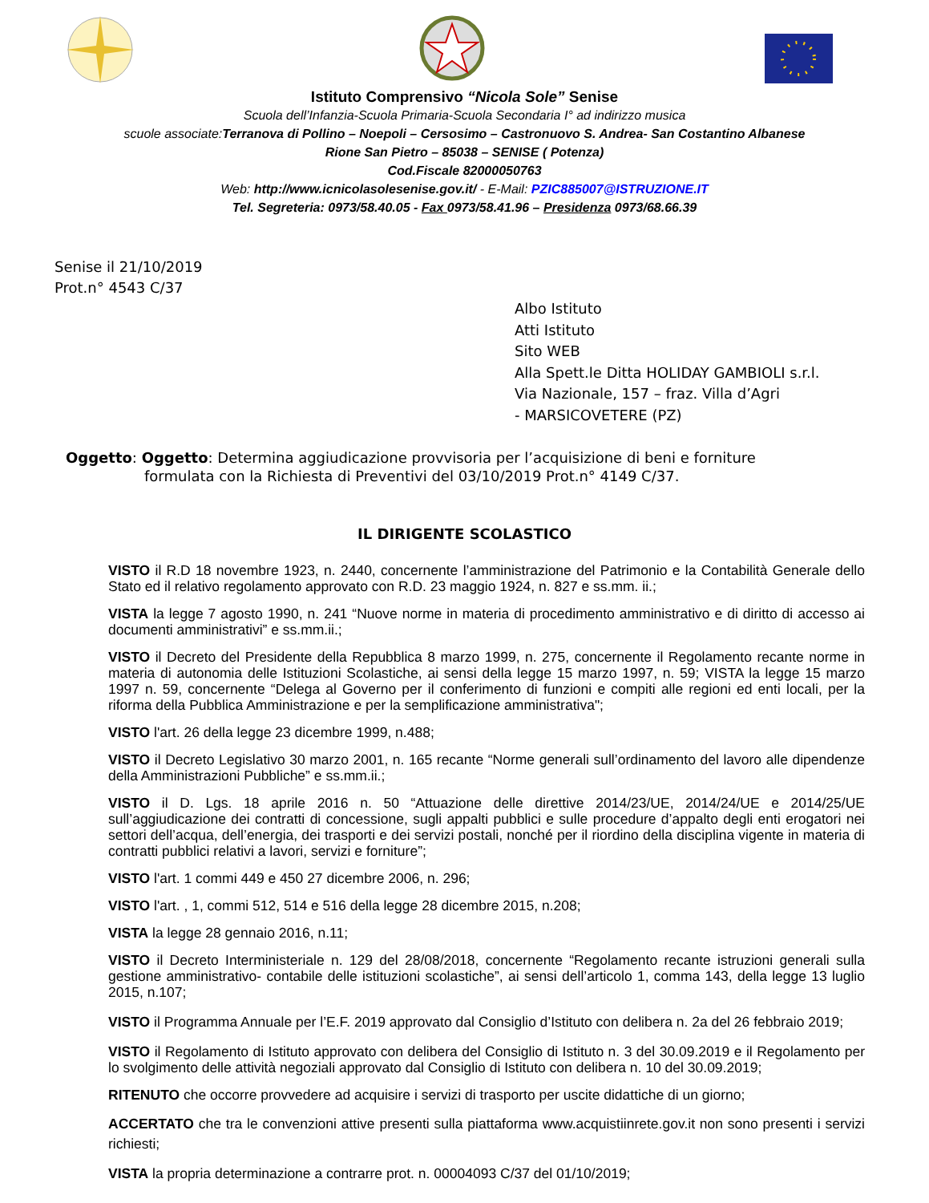Istituto Comprensivo “Nicola Sole” Senise
Scuola dell’Infanzia-Scuola Primaria-Scuola Secondaria I° ad indirizzo musica
scuole associate:Terranova di Pollino – Noepoli – Cersosimo – Castronuovo S. Andrea- San Costantino Albanese
Rione San Pietro – 85038 – SENISE ( Potenza)
Cod.Fiscale 82000050763
Web: http://www.icnicolasolesenise.gov.it/ - E-Mail: PZIC885007@ISTRUZIONE.IT
Tel. Segreteria: 0973/58.40.05 - Fax 0973/58.41.96 – Presidenza 0973/68.66.39
Senise il 21/10/2019
Prot.n° 4543 C/37
Albo Istituto
Atti Istituto
Sito WEB
Alla Spett.le Ditta HOLIDAY GAMBIOLI s.r.l.
Via Nazionale, 157 – fraz. Villa d’Agri
- MARSICOVETERE (PZ)
Oggetto: Oggetto: Determina aggiudicazione provvisoria per l’acquisizione di beni e forniture
formulata con la Richiesta di Preventivi del 03/10/2019 Prot.n° 4149 C/37.
IL DIRIGENTE SCOLASTICO
VISTO il R.D 18 novembre 1923, n. 2440, concernente l’amministrazione del Patrimonio e la Contabilità Generale dello Stato ed il relativo regolamento approvato con R.D. 23 maggio 1924, n. 827 e ss.mm. ii.;
VISTA la legge 7 agosto 1990, n. 241 “Nuove norme in materia di procedimento amministrativo e di diritto di accesso ai documenti amministrativi” e ss.mm.ii.;
VISTO il Decreto del Presidente della Repubblica 8 marzo 1999, n. 275, concernente il Regolamento recante norme in materia di autonomia delle Istituzioni Scolastiche, ai sensi della legge 15 marzo 1997, n. 59; VISTA la legge 15 marzo 1997 n. 59, concernente “Delega al Governo per il conferimento di funzioni e compiti alle regioni ed enti locali, per la riforma della Pubblica Amministrazione e per la semplificazione amministrativa";
VISTO l'art. 26 della legge 23 dicembre 1999, n.488;
VISTO il Decreto Legislativo 30 marzo 2001, n. 165 recante “Norme generali sull’ordinamento del lavoro alle dipendenze della Amministrazioni Pubbliche” e ss.mm.ii.;
VISTO il D. Lgs. 18 aprile 2016 n. 50 “Attuazione delle direttive 2014/23/UE, 2014/24/UE e 2014/25/UE sull’aggiudicazione dei contratti di concessione, sugli appalti pubblici e sulle procedure d’appalto degli enti erogatori nei settori dell’acqua, dell’energia, dei trasporti e dei servizi postali, nonché per il riordino della disciplina vigente in materia di contratti pubblici relativi a lavori, servizi e forniture”;
VISTO l'art. 1 commi 449 e 450 27 dicembre 2006, n. 296;
VISTO l'art. , 1, commi 512, 514 e 516 della legge 28 dicembre 2015, n.208;
VISTA la legge 28 gennaio 2016, n.11;
VISTO il Decreto Interministeriale n. 129 del 28/08/2018, concernente “Regolamento recante istruzioni generali sulla gestione amministrativo- contabile delle istituzioni scolastiche”, ai sensi dell’articolo 1, comma 143, della legge 13 luglio 2015, n.107;
VISTO il Programma Annuale per l’E.F. 2019 approvato dal Consiglio d’Istituto con delibera n. 2a del 26 febbraio 2019;
VISTO il Regolamento di Istituto approvato con delibera del Consiglio di Istituto n. 3 del 30.09.2019 e il Regolamento per lo svolgimento delle attività negoziali approvato dal Consiglio di Istituto con delibera n. 10 del 30.09.2019;
RITENUTO che occorre provvedere ad acquisire i servizi di trasporto per uscite didattiche di un giorno;
ACCERTATO che tra le convenzioni attive presenti sulla piattaforma www.acquistiinrete.gov.it non sono presenti i servizi richiesti;
VISTA la propria determinazione a contrarre prot. n. 00004093 C/37 del 01/10/2019;